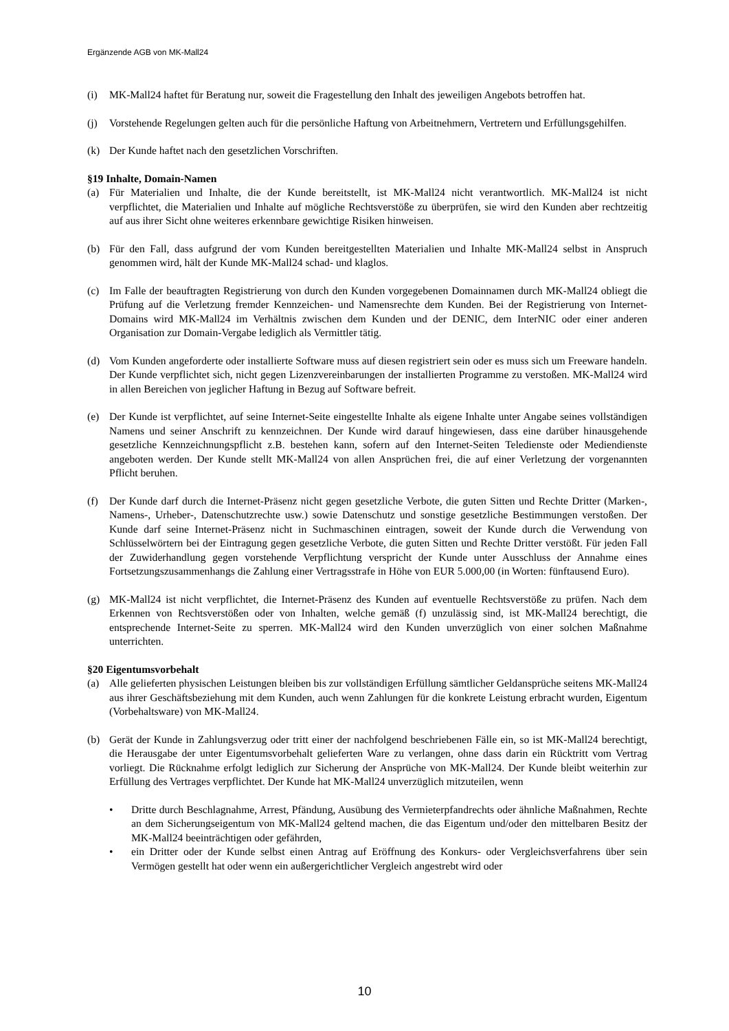Ergänzende AGB von MK-Mall24
(i) MK-Mall24 haftet für Beratung nur, soweit die Fragestellung den Inhalt des jeweiligen Angebots betroffen hat.
(j) Vorstehende Regelungen gelten auch für die persönliche Haftung von Arbeitnehmern, Vertretern und Erfüllungsgehilfen.
(k) Der Kunde haftet nach den gesetzlichen Vorschriften.
§19 Inhalte, Domain-Namen
(a) Für Materialien und Inhalte, die der Kunde bereitstellt, ist MK-Mall24 nicht verantwortlich. MK-Mall24 ist nicht verpflichtet, die Materialien und Inhalte auf mögliche Rechtsverstöße zu überprüfen, sie wird den Kunden aber rechtzeitig auf aus ihrer Sicht ohne weiteres erkennbare gewichtige Risiken hinweisen.
(b) Für den Fall, dass aufgrund der vom Kunden bereitgestellten Materialien und Inhalte MK-Mall24 selbst in Anspruch genommen wird, hält der Kunde MK-Mall24 schad- und klaglos.
(c) Im Falle der beauftragten Registrierung von durch den Kunden vorgegebenen Domainnamen durch MK-Mall24 obliegt die Prüfung auf die Verletzung fremder Kennzeichen- und Namensrechte dem Kunden. Bei der Registrierung von Internet-Domains wird MK-Mall24 im Verhältnis zwischen dem Kunden und der DENIC, dem InterNIC oder einer anderen Organisation zur Domain-Vergabe lediglich als Vermittler tätig.
(d) Vom Kunden angeforderte oder installierte Software muss auf diesen registriert sein oder es muss sich um Freeware handeln. Der Kunde verpflichtet sich, nicht gegen Lizenzvereinbarungen der installierten Programme zu verstoßen. MK-Mall24 wird in allen Bereichen von jeglicher Haftung in Bezug auf Software befreit.
(e) Der Kunde ist verpflichtet, auf seine Internet-Seite eingestellte Inhalte als eigene Inhalte unter Angabe seines vollständigen Namens und seiner Anschrift zu kennzeichnen. Der Kunde wird darauf hingewiesen, dass eine darüber hinausgehende gesetzliche Kennzeichnungspflicht z.B. bestehen kann, sofern auf den Internet-Seiten Teledienste oder Mediendienste angeboten werden. Der Kunde stellt MK-Mall24 von allen Ansprüchen frei, die auf einer Verletzung der vorgenannten Pflicht beruhen.
(f) Der Kunde darf durch die Internet-Präsenz nicht gegen gesetzliche Verbote, die guten Sitten und Rechte Dritter (Marken-, Namens-, Urheber-, Datenschutzrechte usw.) sowie Datenschutz und sonstige gesetzliche Bestimmungen verstoßen. Der Kunde darf seine Internet-Präsenz nicht in Suchmaschinen eintragen, soweit der Kunde durch die Verwendung von Schlüsselwörtern bei der Eintragung gegen gesetzliche Verbote, die guten Sitten und Rechte Dritter verstößt. Für jeden Fall der Zuwiderhandlung gegen vorstehende Verpflichtung verspricht der Kunde unter Ausschluss der Annahme eines Fortsetzungszusammenhangs die Zahlung einer Vertragsstrafe in Höhe von EUR 5.000,00 (in Worten: fünftausend Euro).
(g) MK-Mall24 ist nicht verpflichtet, die Internet-Präsenz des Kunden auf eventuelle Rechtsverstöße zu prüfen. Nach dem Erkennen von Rechtsverstößen oder von Inhalten, welche gemäß (f) unzulässig sind, ist MK-Mall24 berechtigt, die entsprechende Internet-Seite zu sperren. MK-Mall24 wird den Kunden unverzüglich von einer solchen Maßnahme unterrichten.
§20 Eigentumsvorbehalt
(a) Alle gelieferten physischen Leistungen bleiben bis zur vollständigen Erfüllung sämtlicher Geldansprüche seitens MK-Mall24 aus ihrer Geschäftsbeziehung mit dem Kunden, auch wenn Zahlungen für die konkrete Leistung erbracht wurden, Eigentum (Vorbehaltsware) von MK-Mall24.
(b) Gerät der Kunde in Zahlungsverzug oder tritt einer der nachfolgend beschriebenen Fälle ein, so ist MK-Mall24 berechtigt, die Herausgabe der unter Eigentumsvorbehalt gelieferten Ware zu verlangen, ohne dass darin ein Rücktritt vom Vertrag vorliegt. Die Rücknahme erfolgt lediglich zur Sicherung der Ansprüche von MK-Mall24. Der Kunde bleibt weiterhin zur Erfüllung des Vertrages verpflichtet. Der Kunde hat MK-Mall24 unverzüglich mitzuteilen, wenn
• Dritte durch Beschlagnahme, Arrest, Pfändung, Ausübung des Vermieterpfandrechts oder ähnliche Maßnahmen, Rechte an dem Sicherungseigentum von MK-Mall24 geltend machen, die das Eigentum und/oder den mittelbaren Besitz der MK-Mall24 beeinträchtigen oder gefährden,
• ein Dritter oder der Kunde selbst einen Antrag auf Eröffnung des Konkurs- oder Vergleichsverfahrens über sein Vermögen gestellt hat oder wenn ein außergerichtlicher Vergleich angestrebt wird oder
10